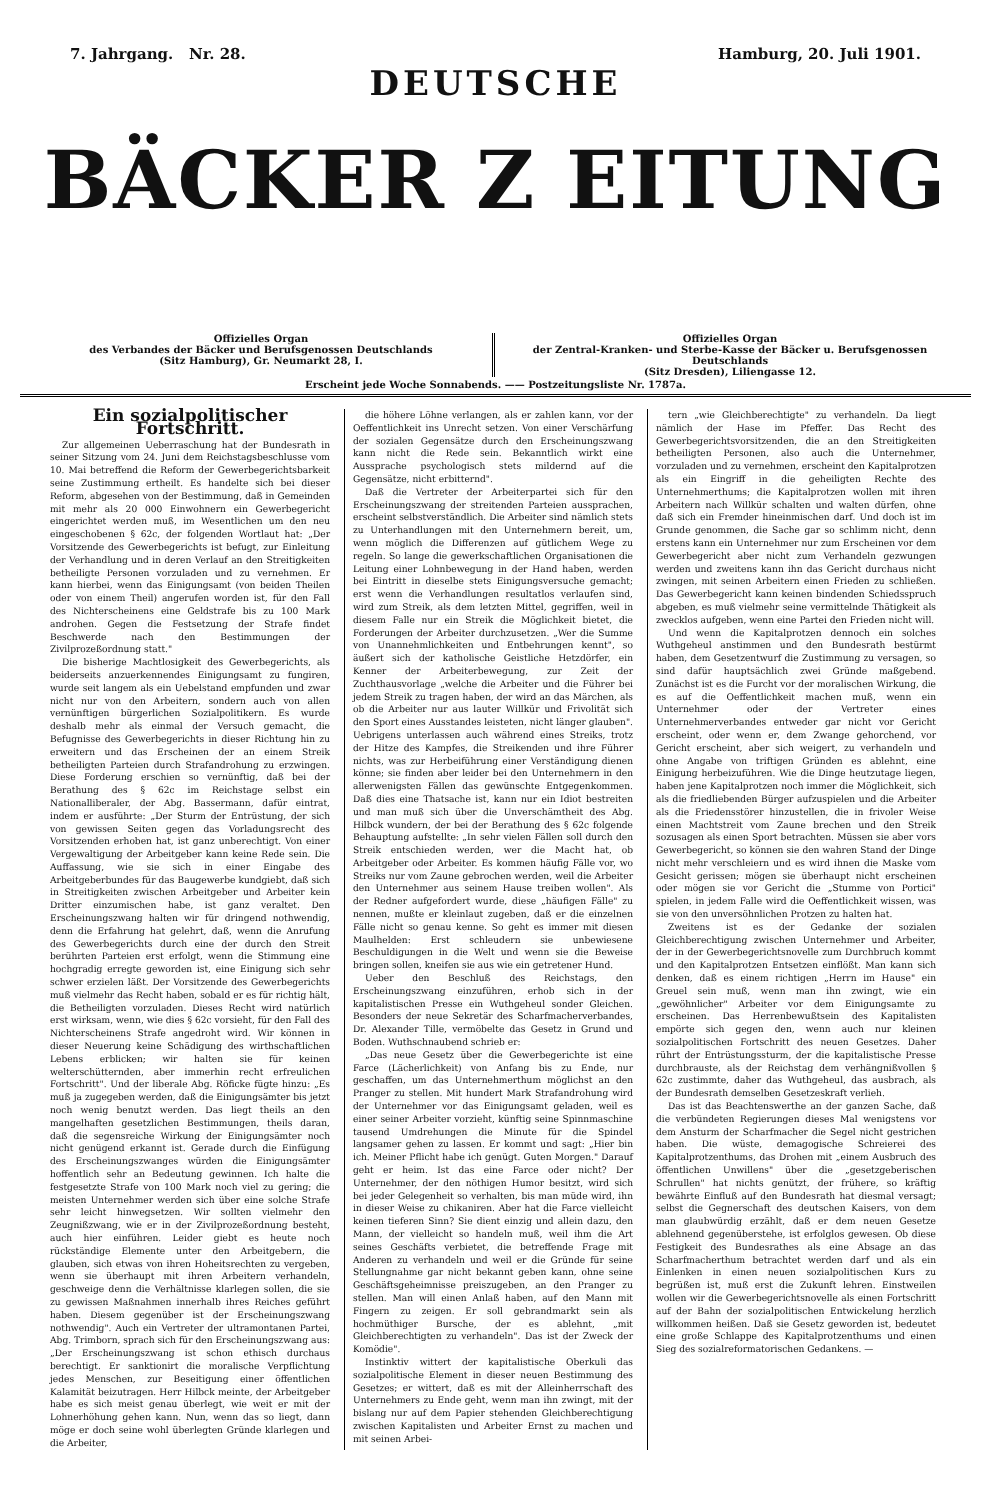7. Jahrgang. Nr. 28. Hamburg, 20. Juli 1901.
DEUTSCHE
BÄCKER Z EITUNG
Offizielles Organ
des Verbandes der Bäcker und Berufsgenossen Deutschlands
(Sitz Hamburg), Gr. Neumarkt 28, I.
Offizielles Organ
der Zentral-Kranken- und Sterbe-Kasse der Bäcker u. Berufsgenossen Deutschlands
(Sitz Dresden), Liliengasse 12.
Erscheint jede Woche Sonnabends. —— Postzeitungsliste Nr. 1787a.
Ein sozialpolitischer Fortschritt.
Zur allgemeinen Ueberraschung hat der Bundesrath in seiner Sitzung vom 24. Juni dem Reichstagsbeschlusse vom 10. Mai betreffend die Reform der Gewerbegerichtsbarkeit seine Zustimmung ertheilt. Es handelte sich bei dieser Reform, abgesehen von der Bestimmung, daß in Gemeinden mit mehr als 20 000 Einwohnern ein Gewerbegericht eingerichtet werden muß, im Wesentlichen um den neu eingeschobenen § 62c, der folgenden Wortlaut hat: „Der Vorsitzende des Gewerbegerichts ist befugt, zur Einleitung der Verhandlung und in deren Verlauf an den Streitigkeiten betheiligte Personen vorzuladen und zu vernehmen. Er kann hierbei, wenn das Einigungsamt (von beiden Theilen oder von einem Theil) angerufen worden ist, für den Fall des Nichterscheinens eine Geldstrafe bis zu 100 Mark androhen. Gegen die Festsetzung der Strafe findet Beschwerde nach den Bestimmungen der Zivilprozeßordnung statt."
Die bisherige Machtlosigkeit des Gewerbegerichts, als beiderseits anzuerkennendes Einigungsamt zu fungiren, wurde seit langem als ein Uebelstand empfunden und zwar nicht nur von den Arbeitern, sondern auch von allen vernünftigen bürgerlichen Sozialpolitikern. Es wurde deshalb mehr als einmal der Versuch gemacht, die Befugnisse des Gewerbegerichts in dieser Richtung hin zu erweitern und das Erscheinen der an einem Streik betheiligten Parteien durch Strafandrohung zu erzwingen. Diese Forderung erschien so vernünftig, daß bei der Berathung des § 62c im Reichstage selbst ein Nationalliberaler, der Abg. Bassermann, dafür eintrat, indem er ausführte: „Der Sturm der Entrüstung, der sich von gewissen Seiten gegen das Vorladungsrecht des Vorsitzenden erhoben hat, ist ganz unberechtigt. Von einer Vergewaltigung der Arbeitgeber kann keine Rede sein. Die Auffassung, wie sie sich in einer Eingabe des Arbeitgeberbundes für das Baugewerbe kundgiebt, daß sich in Streitigkeiten zwischen Arbeitgeber und Arbeiter kein Dritter einzumischen habe, ist ganz veraltet. Den Erscheinungszwang halten wir für dringend nothwendig, denn die Erfahrung hat gelehrt, daß, wenn die Anrufung des Gewerbegerichts durch eine der durch den Streit berührten Parteien erst erfolgt, wenn die Stimmung eine hochgradig erregte geworden ist, eine Einigung sich sehr schwer erzielen läßt. Der Vorsitzende des Gewerbegerichts muß vielmehr das Recht haben, sobald er es für richtig hält, die Betheiligten vorzuladen. Dieses Recht wird natürlich erst wirksam, wenn, wie dies § 62c vorsieht, für den Fall des Nichterscheinens Strafe angedroht wird. Wir können in dieser Neuerung keine Schädigung des wirthschaftlichen Lebens erblicken; wir halten sie für keinen welterschütternden, aber immerhin recht erfreulichen Fortschritt". Und der liberale Abg. Röficke fügte hinzu: „Es muß ja zugegeben werden, daß die Einigungsämter bis jetzt noch wenig benutzt werden. Das liegt theils an den mangelhaften gesetzlichen Bestimmungen, theils daran, daß die segensreiche Wirkung der Einigungsämter noch nicht genügend erkannt ist. Gerade durch die Einfügung des Erscheinungszwanges würden die Einigungsämter hoffentlich sehr an Bedeutung gewinnen. Ich halte die festgesetzte Strafe von 100 Mark noch viel zu gering; die meisten Unternehmer werden sich über eine solche Strafe sehr leicht hinwegsetzen. Wir sollten vielmehr den Zeugnißzwang, wie er in der Zivilprozeßordnung besteht, auch hier einführen. Leider giebt es heute noch rückständige Elemente unter den Arbeitgebern, die glauben, sich etwas von ihren Hoheitsrechten zu vergeben, wenn sie überhaupt mit ihren Arbeitern verhandeln, geschweige denn die Verhältnisse klarlegen sollen, die sie zu gewissen Maßnahmen innerhalb ihres Reiches geführt haben. Diesem gegenüber ist der Erscheinungszwang nothwendig". Auch ein Vertreter der ultramontanen Partei, Abg. Trimborn, sprach sich für den Erscheinungszwang aus: „Der Erscheinungszwang ist schon ethisch durchaus berechtigt. Er sanktionirt die moralische Verpflichtung jedes Menschen, zur Beseitigung einer öffentlichen Kalamität beizutragen. Herr Hilbck meinte, der Arbeitgeber habe es sich meist genau überlegt, wie weit er mit der Lohnerhöhung gehen kann. Nun, wenn das so liegt, dann möge er doch seine wohl überlegten Gründe klarlegen und die Arbeiter,
die höhere Löhne verlangen, als er zahlen kann, vor der Oeffentlichkeit ins Unrecht setzen. Von einer Verschärfung der sozialen Gegensätze durch den Erscheinungszwang kann nicht die Rede sein. Bekanntlich wirkt eine Aussprache psychologisch stets mildernd auf die Gegensätze, nicht erbitternd".
Daß die Vertreter der Arbeiterpartei sich für den Erscheinungszwang der streitenden Parteien aussprachen, erscheint selbstverständlich. Die Arbeiter sind nämlich stets zu Unterhandlungen mit den Unternehmern bereit, um, wenn möglich die Differenzen auf gütlichem Wege zu regeln. So lange die gewerkschaftlichen Organisationen die Leitung einer Lohnbewegung in der Hand haben, werden bei Eintritt in dieselbe stets Einigungsversuche gemacht; erst wenn die Verhandlungen resultatlos verlaufen sind, wird zum Streik, als dem letzten Mittel, gegriffen, weil in diesem Falle nur ein Streik die Möglichkeit bietet, die Forderungen der Arbeiter durchzusetzen. „Wer die Summe von Unannehmlichkeiten und Entbehrungen kennt", so äußert sich der katholische Geistliche Hetzdörfer, ein Kenner der Arbeiterbewegung, zur Zeit der Zuchthausvorlage „welche die Arbeiter und die Führer bei jedem Streik zu tragen haben, der wird an das Märchen, als ob die Arbeiter nur aus lauter Willkür und Frivolität sich den Sport eines Ausstandes leisteten, nicht länger glauben". Uebrigens unterlassen auch während eines Streiks, trotz der Hitze des Kampfes, die Streikenden und ihre Führer nichts, was zur Herbeiführung einer Verständigung dienen könne; sie finden aber leider bei den Unternehmern in den allerwenigsten Fällen das gewünschte Entgegenkommen. Daß dies eine Thatsache ist, kann nur ein Idiot bestreiten und man muß sich über die Unverschämtheit des Abg. Hilbck wundern, der bei der Berathung des § 62c folgende Behauptung aufstellte: „In sehr vielen Fällen soll durch den Streik entschieden werden, wer die Macht hat, ob Arbeitgeber oder Arbeiter. Es kommen häufig Fälle vor, wo Streiks nur vom Zaune gebrochen werden, weil die Arbeiter den Unternehmer aus seinem Hause treiben wollen". Als der Redner aufgefordert wurde, diese „häufigen Fälle" zu nennen, mußte er kleinlaut zugeben, daß er die einzelnen Fälle nicht so genau kenne. So geht es immer mit diesen Maulhelden: Erst schleudern sie unbewiesene Beschuldigungen in die Welt und wenn sie die Beweise bringen sollen, kneifen sie aus wie ein getretener Hund.
Ueber den Beschluß des Reichstags, den Erscheinungszwang einzuführen, erhob sich in der kapitalistischen Presse ein Wuthgeheul sonder Gleichen. Besonders der neue Sekretär des Scharfmacherverbandes, Dr. Alexander Tille, vermöbelte das Gesetz in Grund und Boden. Wuthschnaubend schrieb er:
„Das neue Gesetz über die Gewerbegerichte ist eine Farce (Lächerlichkeit) von Anfang bis zu Ende, nur geschaffen, um das Unternehmerthum möglichst an den Pranger zu stellen. Mit hundert Mark Strafandrohung wird der Unternehmer vor das Einigungsamt geladen, weil es einer seiner Arbeiter vorzieht, künftig seine Spinnmaschine tausend Umdrehungen die Minute für die Spindel langsamer gehen zu lassen. Er kommt und sagt: „Hier bin ich. Meiner Pflicht habe ich genügt. Guten Morgen." Darauf geht er heim. Ist das eine Farce oder nicht? Der Unternehmer, der den nöthigen Humor besitzt, wird sich bei jeder Gelegenheit so verhalten, bis man müde wird, ihn in dieser Weise zu chikaniren. Aber hat die Farce vielleicht keinen tieferen Sinn? Sie dient einzig und allein dazu, den Mann, der vielleicht so handeln muß, weil ihm die Art seines Geschäfts verbietet, die betreffende Frage mit Anderen zu verhandeln und weil er die Gründe für seine Stellungnahme gar nicht bekannt geben kann, ohne seine Geschäftsgeheimnisse preiszugeben, an den Pranger zu stellen. Man will einen Anlaß haben, auf den Mann mit Fingern zu zeigen. Er soll gebrandmarkt sein als hochmüthiger Bursche, der es ablehnt, „mit Gleichberechtigten zu verhandeln". Das ist der Zweck der Komödie".
Instinktiv wittert der kapitalistische Oberkuli das sozialpolitische Element in dieser neuen Bestimmung des Gesetzes; er wittert, daß es mit der Alleinherrschaft des Unternehmers zu Ende geht, wenn man ihn zwingt, mit der bislang nur auf dem Papier stehenden Gleichberechtigung zwischen Kapitalisten und Arbeiter Ernst zu machen und mit seinen Arbei-
tern „wie Gleichberechtigte" zu verhandeln. Da liegt nämlich der Hase im Pfeffer. Das Recht des Gewerbegerichtsvorsitzenden, die an den Streitigkeiten betheiligten Personen, also auch die Unternehmer, vorzuladen und zu vernehmen, erscheint den Kapitalprotzen als ein Eingriff in die geheiligten Rechte des Unternehmerthums; die Kapitalprotzen wollen mit ihren Arbeitern nach Willkür schalten und walten dürfen, ohne daß sich ein Fremder hineinmischen darf. Und doch ist im Grunde genommen, die Sache gar so schlimm nicht, denn erstens kann ein Unternehmer nur zum Erscheinen vor dem Gewerbegericht aber nicht zum Verhandeln gezwungen werden und zweitens kann ihn das Gericht durchaus nicht zwingen, mit seinen Arbeitern einen Frieden zu schließen. Das Gewerbegericht kann keinen bindenden Schiedsspruch abgeben, es muß vielmehr seine vermittelnde Thätigkeit als zwecklos aufgeben, wenn eine Partei den Frieden nicht will.
Und wenn die Kapitalprotzen dennoch ein solches Wuthgeheul anstimmen und den Bundesrath bestürmt haben, dem Gesetzentwurf die Zustimmung zu versagen, so sind dafür hauptsächlich zwei Gründe maßgebend. Zunächst ist es die Furcht vor der moralischen Wirkung, die es auf die Oeffentlichkeit machen muß, wenn ein Unternehmer oder der Vertreter eines Unternehmerverbandes entweder gar nicht vor Gericht erscheint, oder wenn er, dem Zwange gehorchend, vor Gericht erscheint, aber sich weigert, zu verhandeln und ohne Angabe von triftigen Gründen es ablehnt, eine Einigung herbeizuführen. Wie die Dinge heutzutage liegen, haben jene Kapitalprotzen noch immer die Möglichkeit, sich als die friedliebenden Bürger aufzuspielen und die Arbeiter als die Friedensstörer hinzustellen, die in frivoler Weise einen Machtstreit vom Zaune brechen und den Streik sozusagen als einen Sport betrachten. Müssen sie aber vors Gewerbegericht, so können sie den wahren Stand der Dinge nicht mehr verschleiern und es wird ihnen die Maske vom Gesicht gerissen; mögen sie überhaupt nicht erscheinen oder mögen sie vor Gericht die „Stumme von Portici" spielen, in jedem Falle wird die Oeffentlichkeit wissen, was sie von den unversöhnlichen Protzen zu halten hat.
Zweitens ist es der Gedanke der sozialen Gleichberechtigung zwischen Unternehmer und Arbeiter, der in der Gewerbegerichtsnovelle zum Durchbruch kommt und den Kapitalprotzen Entsetzen einflößt. Man kann sich denken, daß es einem richtigen „Herrn im Hause" ein Greuel sein muß, wenn man ihn zwingt, wie ein „gewöhnlicher" Arbeiter vor dem Einigungsamte zu erscheinen. Das Herrenbewußtsein des Kapitalisten empörte sich gegen den, wenn auch nur kleinen sozialpolitischen Fortschritt des neuen Gesetzes. Daher rührt der Entrüstungssturm, der die kapitalistische Presse durchbrauste, als der Reichstag dem verhängnißvollen § 62c zustimmte, daher das Wuthgeheul, das ausbrach, als der Bundesrath demselben Gesetzeskraft verlieh.
Das ist das Beachtenswerthe an der ganzen Sache, daß die verbündeten Regierungen dieses Mal wenigstens vor dem Ansturm der Scharfmacher die Segel nicht gestrichen haben. Die wüste, demagogische Schreierei des Kapitalprotzenthums, das Drohen mit „einem Ausbruch des öffentlichen Unwillens" über die „gesetzgeberischen Schrullen" hat nichts genützt, der frühere, so kräftig bewährte Einfluß auf den Bundesrath hat diesmal versagt; selbst die Gegnerschaft des deutschen Kaisers, von dem man glaubwürdig erzählt, daß er dem neuen Gesetze ablehnend gegenüberstehe, ist erfolglos gewesen. Ob diese Festigkeit des Bundesrathes als eine Absage an das Scharfmacherthum betrachtet werden darf und als ein Einlenken in einen neuen sozialpolitischen Kurs zu begrüßen ist, muß erst die Zukunft lehren. Einstweilen wollen wir die Gewerbegerichtsnovelle als einen Fortschritt auf der Bahn der sozialpolitischen Entwickelung herzlich willkommen heißen. Daß sie Gesetz geworden ist, bedeutet eine große Schlappe des Kapitalprotzenthums und einen Sieg des sozialreformatorischen Gedankens. —